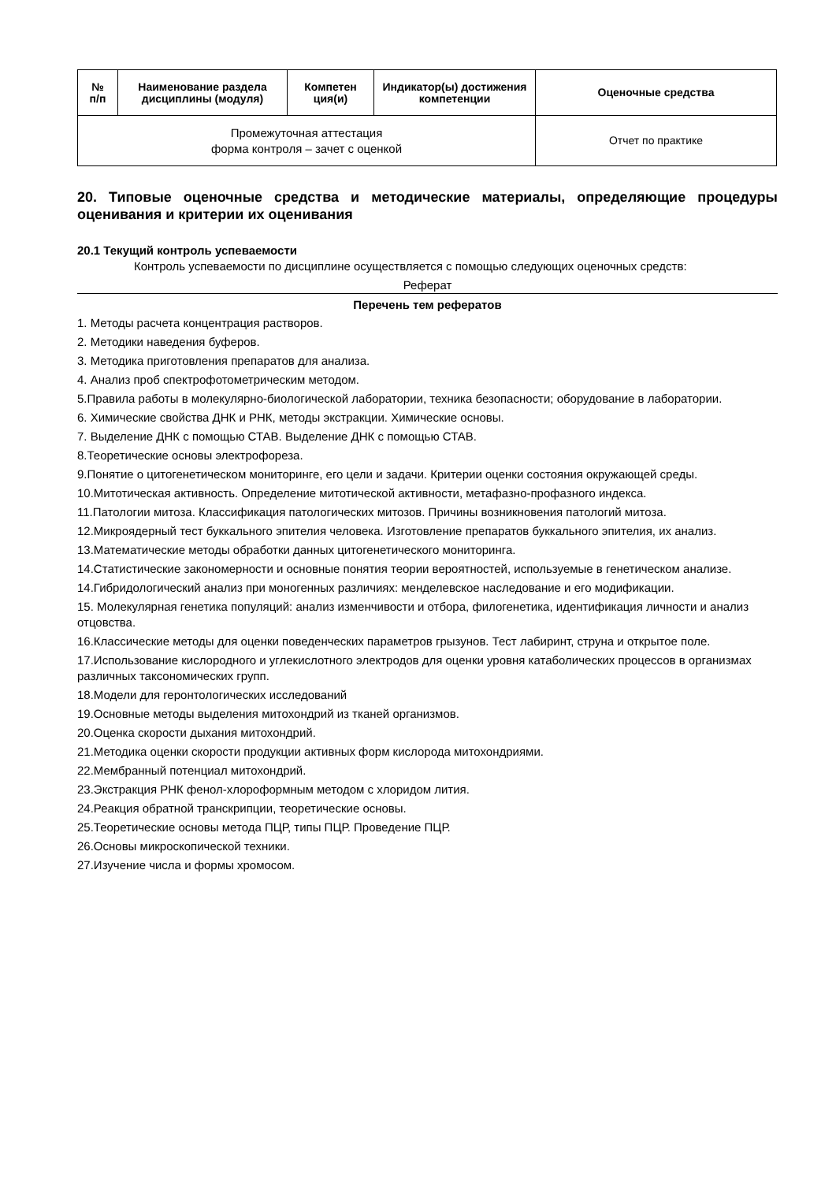| № п/п | Наименование раздела дисциплины (модуля) | Компетен ция(и) | Индикатор(ы) достижения компетенции | Оценочные средства |
| --- | --- | --- | --- | --- |
| Промежуточная аттестация форма контроля – зачет с оценкой | | | | Отчет по практике |
20. Типовые оценочные средства и методические материалы, определяющие процедуры оценивания и критерии их оценивания
20.1 Текущий контроль успеваемости
Контроль успеваемости по дисциплине осуществляется с помощью следующих оценочных средств:
Реферат
Перечень тем рефератов
1. Методы расчета концентрация растворов.
2. Методики наведения буферов.
3. Методика приготовления препаратов для анализа.
4. Анализ проб спектрофотометрическим методом.
5.Правила работы в молекулярно-биологической лаборатории, техника безопасности; оборудование в лаборатории.
6. Химические свойства ДНК и РНК, методы экстракции. Химические основы.
7. Выделение ДНК с помощью СТАВ. Выделение ДНК с помощью СТАВ.
8.Теоретические основы электрофореза.
9.Понятие о цитогенетическом мониторинге, его цели и задачи. Критерии оценки состояния окружающей среды.
10.Митотическая активность. Определение митотической активности, метафазно-профазного индекса.
11.Патологии митоза. Классификация патологических митозов. Причины возникновения патологий митоза.
12.Микроядерный тест буккального эпителия человека. Изготовление препаратов буккального эпителия, их анализ.
13.Математические методы обработки данных цитогенетического мониторинга.
14.Статистические закономерности и основные понятия теории вероятностей, используемые в генетическом анализе.
14.Гибридологический анализ при моногенных различиях: менделевское наследование и его модификации.
15. Молекулярная генетика популяций: анализ изменчивости и отбора, филогенетика, идентификация личности и анализ отцовства.
16.Классические методы для оценки поведенческих параметров грызунов. Тест лабиринт, струна и открытое поле.
17.Использование кислородного и углекислотного электродов для оценки уровня катаболических процессов в организмах различных таксономических групп.
18.Модели для геронтологических исследований
19.Основные методы выделения митохондрий из тканей организмов.
20.Оценка скорости дыхания митохондрий.
21.Методика оценки скорости продукции активных форм кислорода митохондриями.
22.Мембранный потенциал митохондрий.
23.Экстракция РНК фенол-хлороформным методом с хлоридом лития.
24.Реакция обратной транскрипции, теоретические основы.
25.Теоретические основы метода ПЦР, типы ПЦР. Проведение ПЦР.
26.Основы микроскопической техники.
27.Изучение числа и формы хромосом.